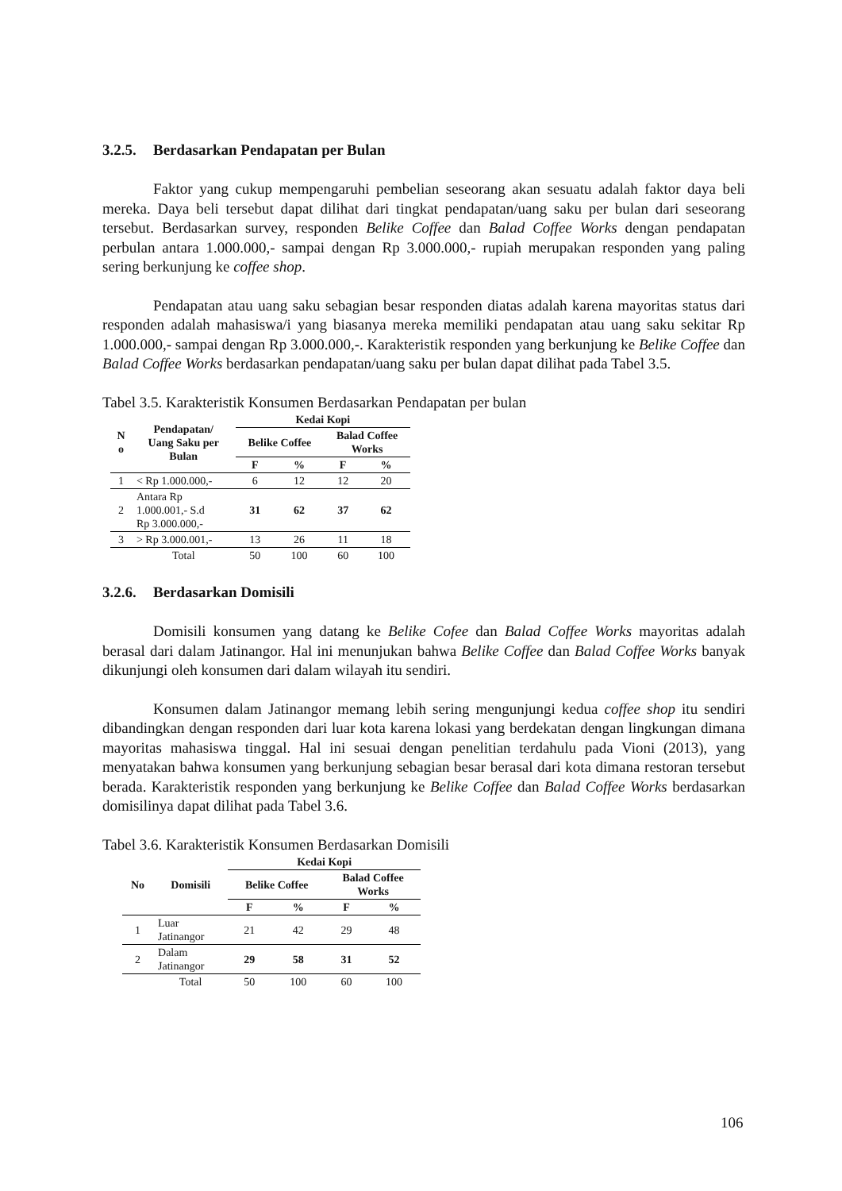3.2.5. Berdasarkan Pendapatan per Bulan
Faktor yang cukup mempengaruhi pembelian seseorang akan sesuatu adalah faktor daya beli mereka. Daya beli tersebut dapat dilihat dari tingkat pendapatan/uang saku per bulan dari seseorang tersebut. Berdasarkan survey, responden Belike Coffee dan Balad Coffee Works dengan pendapatan perbulan antara 1.000.000,- sampai dengan Rp 3.000.000,- rupiah merupakan responden yang paling sering berkunjung ke coffee shop.
Pendapatan atau uang saku sebagian besar responden diatas adalah karena mayoritas status dari responden adalah mahasiswa/i yang biasanya mereka memiliki pendapatan atau uang saku sekitar Rp 1.000.000,- sampai dengan Rp 3.000.000,-. Karakteristik responden yang berkunjung ke Belike Coffee dan Balad Coffee Works berdasarkan pendapatan/uang saku per bulan dapat dilihat pada Tabel 3.5.
Tabel 3.5. Karakteristik Konsumen Berdasarkan Pendapatan per bulan
| N o | Pendapatan/ Uang Saku per Bulan | Kedai Kopi | | | |
| --- | --- | --- | --- | --- | --- |
| | | Belike Coffee | | Balad Coffee Works | |
| | | F | % | F | % |
| 1 | < Rp 1.000.000,- | 6 | 12 | 12 | 20 |
| 2 | Antara Rp 1.000.001,- S.d Rp 3.000.000,- | 31 | 62 | 37 | 62 |
| 3 | > Rp 3.000.001,- | 13 | 26 | 11 | 18 |
| | Total | 50 | 100 | 60 | 100 |
3.2.6. Berdasarkan Domisili
Domisili konsumen yang datang ke Belike Cofee dan Balad Coffee Works mayoritas adalah berasal dari dalam Jatinangor. Hal ini menunjukan bahwa Belike Coffee dan Balad Coffee Works banyak dikunjungi oleh konsumen dari dalam wilayah itu sendiri.
Konsumen dalam Jatinangor memang lebih sering mengunjungi kedua coffee shop itu sendiri dibandingkan dengan responden dari luar kota karena lokasi yang berdekatan dengan lingkungan dimana mayoritas mahasiswa tinggal. Hal ini sesuai dengan penelitian terdahulu pada Vioni (2013), yang menyatakan bahwa konsumen yang berkunjung sebagian besar berasal dari kota dimana restoran tersebut berada. Karakteristik responden yang berkunjung ke Belike Coffee dan Balad Coffee Works berdasarkan domisilinya dapat dilihat pada Tabel 3.6.
Tabel 3.6. Karakteristik Konsumen Berdasarkan Domisili
| No | Domisili | Kedai Kopi | | | |
| --- | --- | --- | --- | --- | --- |
| | | Belike Coffee | | Balad Coffee Works | |
| | | F | % | F | % |
| 1 | Luar Jatinangor | 21 | 42 | 29 | 48 |
| 2 | Dalam Jatinangor | 29 | 58 | 31 | 52 |
| | Total | 50 | 100 | 60 | 100 |
106